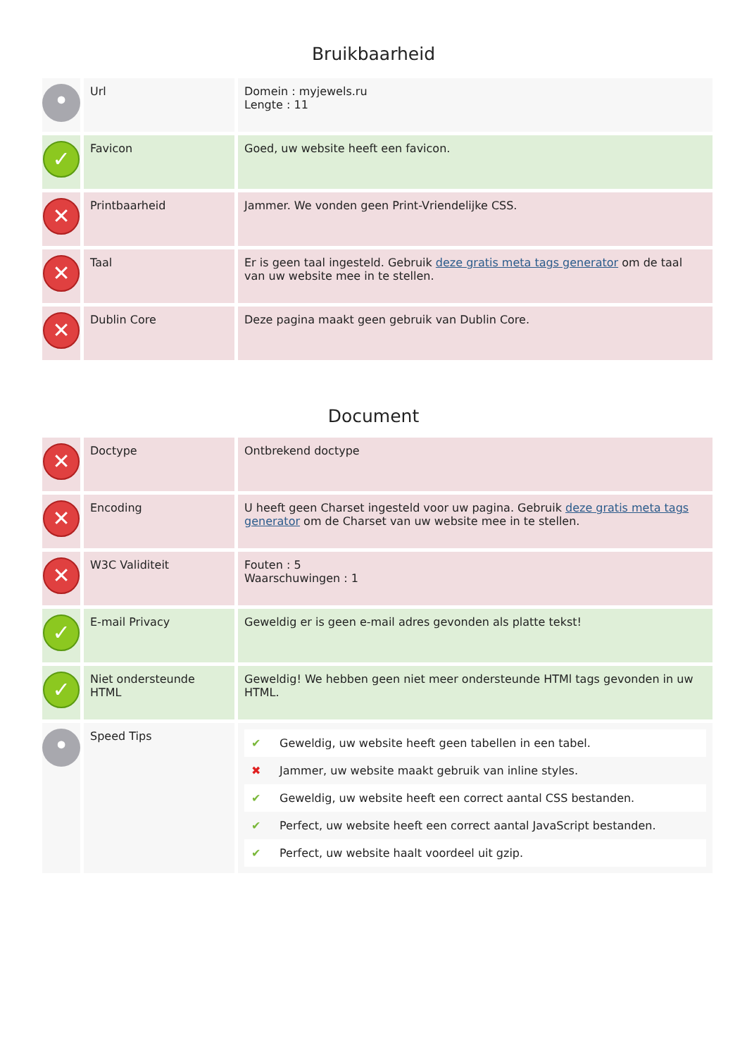Bruikbaarheid
| • | Url | Domein : myjewels.ru Lengte : 11 |
| ✓ | Favicon | Goed, uw website heeft een favicon. |
| ✕ | Printbaarheid | Jammer. We vonden geen Print-Vriendelijke CSS. |
| ✕ | Taal | Er is geen taal ingesteld. Gebruik deze gratis meta tags generator om de taal van uw website mee in te stellen. |
| ✕ | Dublin Core | Deze pagina maakt geen gebruik van Dublin Core. |
Document
| ✕ | Doctype | Ontbrekend doctype |
| ✕ | Encoding | U heeft geen Charset ingesteld voor uw pagina. Gebruik deze gratis meta tags generator om de Charset van uw website mee in te stellen. |
| ✕ | W3C Validiteit | Fouten : 5 Waarschuwingen : 1 |
| ✓ | E-mail Privacy | Geweldig er is geen e-mail adres gevonden als platte tekst! |
| ✓ | Niet ondersteunde HTML | Geweldig! We hebben geen niet meer ondersteunde HTMl tags gevonden in uw HTML. |
| • | Speed Tips | / ✔ / Geweldig, uw website heeft geen tabellen in een tabel. / / ✖ / Jammer, uw website maakt gebruik van inline styles. / / ✔ / Geweldig, uw website heeft een correct aantal CSS bestanden. / / ✔ / Perfect, uw website heeft een correct aantal JavaScript bestanden. / / ✔ / Perfect, uw website haalt voordeel uit gzip. / |